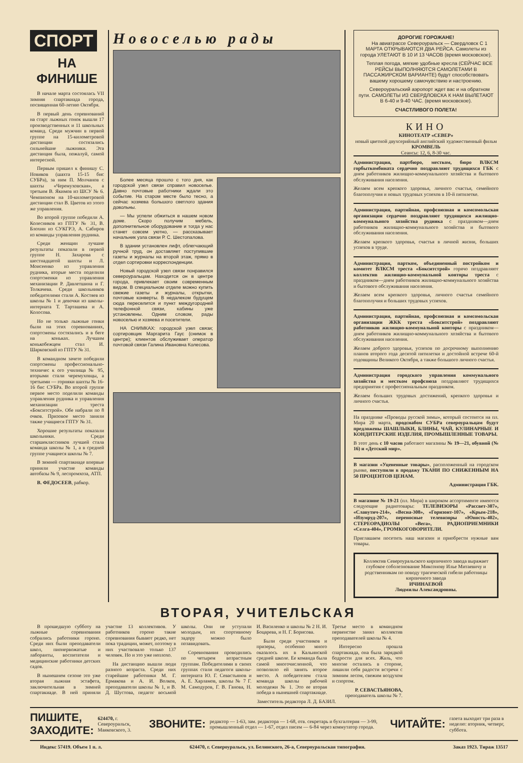СПОРТ
НА ФИНИШЕ
В начале марта состоялась VII зимняя спартакиада города, посвященная 60-летию Октября.
В первый день соревнований на старт лыжных гонок вышли 17 производственных и 11 школьных команд. Среди мужчин в первой группе на 15-километровой дистанции состязались сильнейшие лыжники. Эта дистанция была, пожалуй, самой интересной.
Первым пришел к финишу С. Новиков (шахта 15-15 бис СУБРа), за ним П. Молчанов с шахты «Черемуховская», а третьим В. Якимов из ШСУ № 6. Чемпионом на 10-километровой дистанции стал В. Цветов из этого же управления.
Во второй группе победили А. Колесников из ГПТУ № 31, В. Блохин из СУКГРЭ, А. Сабиров из команды управления рудника.
Среди женщин лучшие результаты показали в первой группе Н. Захарова с шестнадцатой шахты и Л. Моисеенко из управления рудника, вторые места поделили спортсменки из управления механизации Р. Давлетшина и Г. Толкачева. Среди школьников победителями стали А. Костяев из школы № 1 и девочки из школы-интерната Т. Тарташева и А. Колосова.
Но не только лыжные гонки были на этих соревнованиях, спортсмены состязались и в беге на коньках. Лучшим конькобежцем стал И. Шарковский из ГПТУ № 31.
В командном зачете победили спортсмены профессионально-техничес к ого училища № 95, вторыми стали черемуховцы, а третьими — горняки шахты № 16-16 бис СУБРа. Во второй группе первое место поделили команды управления рудника и управления механизации треста «Бокситстрой». Обе набрали по 8 очков. Призовое место заняли также учащиеся ГПТУ № 31.
Хорошие результаты показали школьники. Среди старшеклассников лучшей стала команда школы № 1, а в средней группе учащиеся школы № 7.
В зимней спартакиаде впервые приняли участие команды автобазы № 9, леспромхоза, АТП.
В. ФЕДОСЕЕВ, рабкор.
Новоселью рады
Более месяца прошло с того дня, как городской узел связи справил новоселье. Давно почтовые работники ждали это событие. На старом месте было тесно, а сейчас хозяева большого светлого здания довольны.
— Мы успели обжиться в нашем новом доме. Скоро получим мебель, дополнительное оборудование и тогда у нас станет совсем уютно, — рассказывает начальник узла связи Р. С. Шестопалова.
В здании установлен лифт, облегчающий ручной труд, он доставляет поступившие газеты и журналы на второй этаж, прямо в отдел сортировки корреспонденции.
Новый городской узел связи понравился североуральцам. Находится он в центре города, привлекает своим современным видом. В специальном отделе можно купить свежие газеты и журналы, открытки, почтовые конверты. В недалеком будущем сюда переселится и пункт междугородней телефонной связи, кабины уже установлены. Одним словом, рады новоселью и хозяева и посетители.
НА СНИМКАХ: городской узел связи; сортировщик Маргарита Гаус (снимок в центре); клиентов обслуживает оператор почтовой связи Галина Ивановна Колесова.
ДОРОГИЕ ГОРОЖАНЕ!
На авиатрассе Североуральск — Свердловск С 1 МАРТА ОТКРЫВАЮТСЯ ДВА РЕЙСА. Самолеты из города УЛЕТАЮТ В 10 И 13 ЧАСОВ (время московское).
Теплая погода, мягкие удобные кресла (СЕЙЧАС ВСЕ РЕЙСЫ ВЫПОЛНЯЮТСЯ САМОЛЕТАМИ В ПАССАЖИРСКОМ ВАРИАНТЕ) будут способствовать вашему хорошему самочувствию и настроению.
Североуральский аэропорт ждет вас и на обратном пути. САМОЛЕТЫ ИЗ СВЕРДЛОВСКА К НАМ ВЫЛЕТАЮТ В 6-40 и 9-40 ЧАС. (время московское).
СЧАСТЛИВОГО ПОЛЕТА!
КИНО
КИНОТЕАТР «СЕВЕР»
новый цветной двухсерийный английский художественный фильм
КРОМВЕЛЬ
Сеансы: 12, 6, 8-30 час.
Администрация, партбюро, местком, бюро ВЛКСМ горбыткомбината сердечно поздравляют трудящихся ГБК с днем работников жилищно-коммунального хозяйства и бытового обслуживания населения.
Желаем всем крепкого здоровья, личного счастья, семейного благополучия и новых трудовых успехов в 10-й пятилетке.
Администрация, партийная, профсоюзная и комсомольская организации сердечно поздравляют трудящихся жилищно-коммунального хозяйства рудника с праздником—днем работников жилищно-коммунального хозяйства и бытового обслуживания населения.
Желаем крепкого здоровья, счастья в личной жизни, больших успехов в труде.
Администрация, партком, объединенный постройком и комитет ВЛКСМ треста «Бокситстрой» горячо поздравляют коллектив жилищно-коммунальной конторы треста с праздником—днем работников жилищно-коммунального хозяйства и бытового обслуживания населения.
Желаем всем крепкого здоровья, личного счастья семейного благополучия и больших трудовых успехов.
Администрация, партийная, профсоюзная и комсомольская организации ЖКК треста «Бокситстрой» поздравляют работников жилищно-коммунальной конторы с праздником—днем работников жилищно-коммунального хозяйства и бытового обслуживания населения.
Желаем доброго здоровья, успехов по досрочному выполнению планов второго года десятой пятилетки и достойной встрече 60-й годовщины Великого Октября, а также большого личного счастья.
Администрация городского управления коммунального хозяйства и местком профсоюза поздравляют трудящихся предприятия с профессиональным праздником.
Желаем больших трудовых достижений, крепкого здоровья и личного счастья.
На празднике «Проводы русской зимы», который состоится на пл. Мира 20 марта, продснабом СУБРа североуральцам будут предложены ШАШЛЫКИ, БЛИНЫ, ЧАЙ, КУЛИНАРНЫЕ И КОНДИТЕРСКИЕ ИЗДЕЛИЯ, ПРОМЫШЛЕННЫЕ ТОВАРЫ.
В этот день с 10 часов работают магазины № 19—21, обувной (№ 16) и «Детский мир».
В магазин «Уцененные товары», расположенный на городском рынке, поступили в продажу ТКАНИ ПО СНИЖЕННЫМ НА 50 ПРОЦЕНТОВ ЦЕНАМ.
Администрация ГБК.
В магазине № 19-21 (пл. Мира) в широком ассортименте имеются следующие радиотовары: ТЕЛЕВИЗОРЫ «Рассвет-307», «Славутич-214», «Весна-308», «Горизонт-107», «Крым-218», «Изумруд-207», переносные телевизоры «Юность-402», СТЕРЕОРАДИОЛЫ «Вега», РАДИОПРИЕМНИКИ «Селга-404», ГРОМКОГОВОРИТЕЛИ.
Приглашаем посетить наш магазин и приобрести нужные вам товары.
Коллектив Североуральского кирпичного завода выражает глубокое соболезнование Миксонову Илье Митаевичу и родственникам по поводу трагической гибели работницы кирпичного завода
ИЧИНАЕВОЙ
Людмилы Александровны.
ВТОРАЯ, УЧИТЕЛЬСКАЯ
В прошедшую субботу на лыжные соревнования собрались работники гороно. Среди них были преподаватели школ, пионервожатые и лаборанты, воспитатели и медицинские работники детских садов.
В нынешнем сезоне это уже вторая лыжная эстафета, заключительная в зимней спартакиаде. В ней приняли участие 13 коллективов. У работников гороно такие соревнования бывают редко, нет пока традиции, может, поэтому в них участвовало только 137 человек. Но и это уже неплохо.
На дистанцию вышли люди разного возраста. Среди них старейшие работники М. Г. Ермакова и А. И. Волков, преподаватели школы № 1, и В. Д. Шустова, педагог восьмой школы. Они не уступали молодым, их спортивному задору можно было позавидовать.
Соревнования проводились по четырем возрастным группам. Победителями в своих группах стали педагоги школы-интерната Ю. Г. Севастьянов и А. Е. Харламов, школы № 7 Г. М. Самодуров, Г. В. Ганова, Н. И. Василенко и школы № 2 Н. И. Боцарева, и Н. Г. Борисова.
Были среди участников и призеры, особенно много оказалось их в Кальинской средней школе. Ее команда была самой многочисленной, что позволило ей занять второе место. А победителем стала команда школы рабочей молодежи № 1. Это ее вторая победа в нынешней спартакиаде. Третье место в командном первенстве занял коллектив преподавателей школы № 4.
Интересно прошла спартакиада, она была зарядкой бодрости для всех. Жаль, что многие остались в стороне, лишили себя радости встречи с зимним лесом, свежим воздухом и спортом.
Р. СЕВАСТЬЯНОВА,
преподаватель школы № 7.
Заместитель редактора Л. Д. БАЗИЛ.
ПИШИТЕ, ЗАХОДИТЕ: 624470, г. Североуральск, Маяковского, 3. ЗВОНИТЕ: редактор — 1-63, зам. редактора — 1-68, отв. секретарь и бухгалтерия — 3-99, промышленный отдел — 1-67, отдел писем — 6-84 через коммутатор города. ЧИТАЙТЕ: газета выходит три раза в неделю: вторник, четверг, суббота.
Индекс 57419. Объем 1 п. л. 624470, г. Североуральск, ул. Белинского, 26-а, Североуральская типография. Заказ 1923. Тираж 13517